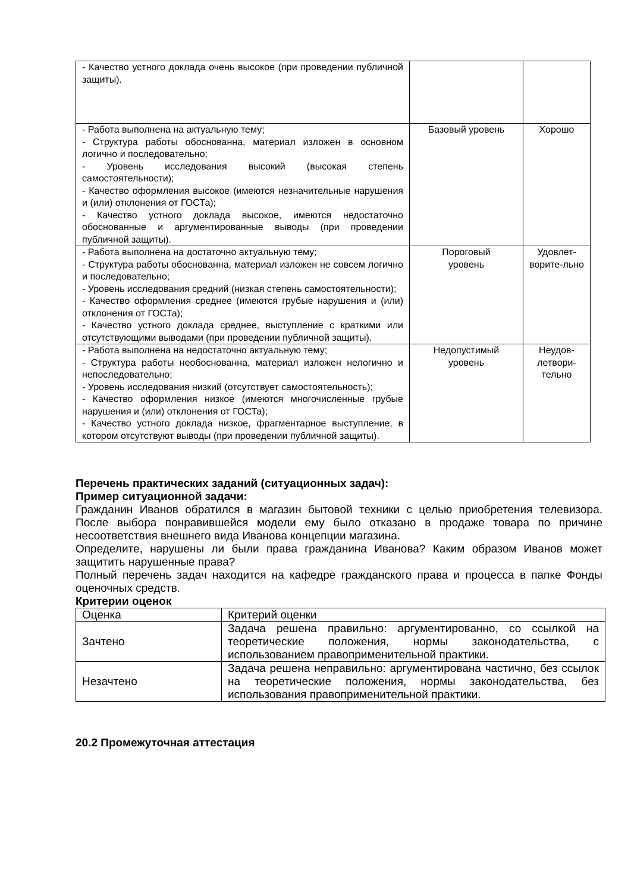| - Качество устного доклада очень высокое (при проведении публичной защиты). | | |
| - Работа выполнена на актуальную тему; - Структура работы обоснованна, материал изложен в основном логично и последовательно; - Уровень исследования высокий (высокая степень самостоятельности); - Качество оформления высокое (имеются незначительные нарушения и (или) отклонения от ГОСТа); - Качество устного доклада высокое, имеются недостаточно обоснованные и аргументированные выводы (при проведении публичной защиты). | Базовый уровень | Хорошо |
| - Работа выполнена на достаточно актуальную тему; - Структура работы обоснованна, материал изложен не совсем логично и последовательно; - Уровень исследования средний (низкая степень самостоятельности); - Качество оформления среднее (имеются грубые нарушения и (или) отклонения от ГОСТа); - Качество устного доклада среднее, выступление с краткими или отсутствующими выводами (при проведении публичной защиты). | Пороговый уровень | Удовлет- ворите-льно |
| - Работа выполнена на недостаточно актуальную тему; - Структура работы необоснованна, материал изложен нелогично и непоследовательно; - Уровень исследования низкий (отсутствует самостоятельность); - Качество оформления низкое (имеются многочисленные грубые нарушения и (или) отклонения от ГОСТа); - Качество устного доклада низкое, фрагментарное выступление, в котором отсутствуют выводы (при проведении публичной защиты). | Недопустимый уровень | Неудов- летвори- тельно |
Перечень практических заданий (ситуационных задач):
Пример ситуационной задачи:
Гражданин Иванов обратился в магазин бытовой техники с целью приобретения телевизора. После выбора понравившейся модели ему было отказано в продаже товара по причине несоответствия внешнего вида Иванова концепции магазина.
Определите, нарушены ли были права гражданина Иванова? Каким образом Иванов может защитить нарушенные права?
Полный перечень задач находится на кафедре гражданского права и процесса в папке Фонды оценочных средств.
Критерии оценок
| Оценка | Критерий оценки |
| Зачтено | Задача решена правильно: аргументированно, со ссылкой на теоретические положения, нормы законодательства, с использованием правоприменительной практики. |
| Незачтено | Задача решена неправильно: аргументирована частично, без ссылок на теоретические положения, нормы законодательства, без использования правоприменительной практики. |
20.2 Промежуточная аттестация